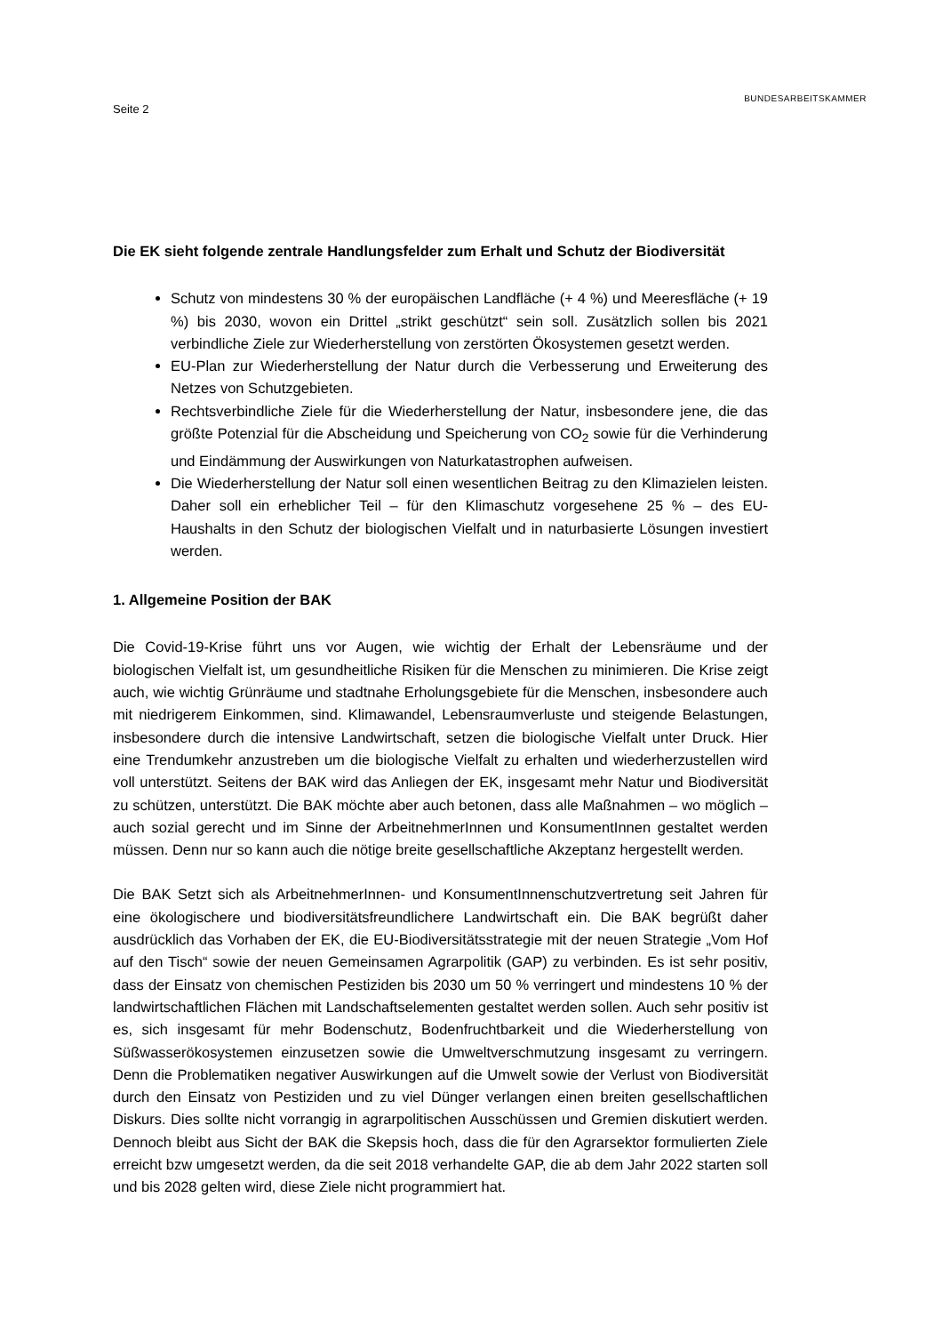Seite 2
BUNDESARBEITSKAMMER
Die EK sieht folgende zentrale Handlungsfelder zum Erhalt und Schutz der Biodiversität
Schutz von mindestens 30 % der europäischen Landfläche (+ 4 %) und Meeresfläche (+ 19 %) bis 2030, wovon ein Drittel „strikt geschützt“ sein soll. Zusätzlich sollen bis 2021 verbindliche Ziele zur Wiederherstellung von zerstörten Ökosystemen gesetzt werden.
EU-Plan zur Wiederherstellung der Natur durch die Verbesserung und Erweiterung des Netzes von Schutzgebieten.
Rechtsverbindliche Ziele für die Wiederherstellung der Natur, insbesondere jene, die das größte Potenzial für die Abscheidung und Speicherung von CO<sub>2</sub> sowie für die Verhinderung und Eindämmung der Auswirkungen von Naturkatastrophen aufweisen.
Die Wiederherstellung der Natur soll einen wesentlichen Beitrag zu den Klimazielen leisten. Daher soll ein erheblicher Teil – für den Klimaschutz vorgesehene 25 % – des EU-Haushalts in den Schutz der biologischen Vielfalt und in naturbasierte Lösungen investiert werden.
1. Allgemeine Position der BAK
Die Covid-19-Krise führt uns vor Augen, wie wichtig der Erhalt der Lebensräume und der biologischen Vielfalt ist, um gesundheitliche Risiken für die Menschen zu minimieren. Die Krise zeigt auch, wie wichtig Grünräume und stadtnahe Erholungsgebiete für die Menschen, insbesondere auch mit niedrigerem Einkommen, sind. Klimawandel, Lebensraumverluste und steigende Belastungen, insbesondere durch die intensive Landwirtschaft, setzen die biologische Vielfalt unter Druck. Hier eine Trendumkehr anzustreben um die biologische Vielfalt zu erhalten und wiederherzustellen wird voll unterstützt. Seitens der BAK wird das Anliegen der EK, insgesamt mehr Natur und Biodiversität zu schützen, unterstützt. Die BAK möchte aber auch betonen, dass alle Maßnahmen – wo möglich – auch sozial gerecht und im Sinne der ArbeitnehmerInnen und KonsumentInnen gestaltet werden müssen. Denn nur so kann auch die nötige breite gesellschaftliche Akzeptanz hergestellt werden.
Die BAK Setzt sich als ArbeitnehmerInnen- und KonsumentInnenschutzvertretung seit Jahren für eine ökologischere und biodiversitätsfreundlichere Landwirtschaft ein. Die BAK begrüßt daher ausdrücklich das Vorhaben der EK, die EU-Biodiversitätsstrategie mit der neuen Strategie „Vom Hof auf den Tisch“ sowie der neuen Gemeinsamen Agrarpolitik (GAP) zu verbinden. Es ist sehr positiv, dass der Einsatz von chemischen Pestiziden bis 2030 um 50 % verringert und mindestens 10 % der landwirtschaftlichen Flächen mit Landschaftselementen gestaltet werden sollen. Auch sehr positiv ist es, sich insgesamt für mehr Bodenschutz, Bodenfruchtbarkeit und die Wiederherstellung von Süßwasserökosystemen einzusetzen sowie die Umweltverschmutzung insgesamt zu verringern. Denn die Problematiken negativer Auswirkungen auf die Umwelt sowie der Verlust von Biodiversität durch den Einsatz von Pestiziden und zu viel Dünger verlangen einen breiten gesellschaftlichen Diskurs. Dies sollte nicht vorrangig in agrarpolitischen Ausschüssen und Gremien diskutiert werden. Dennoch bleibt aus Sicht der BAK die Skepsis hoch, dass die für den Agrarsektor formulierten Ziele erreicht bzw umgesetzt werden, da die seit 2018 verhandelte GAP, die ab dem Jahr 2022 starten soll und bis 2028 gelten wird, diese Ziele nicht programmiert hat.